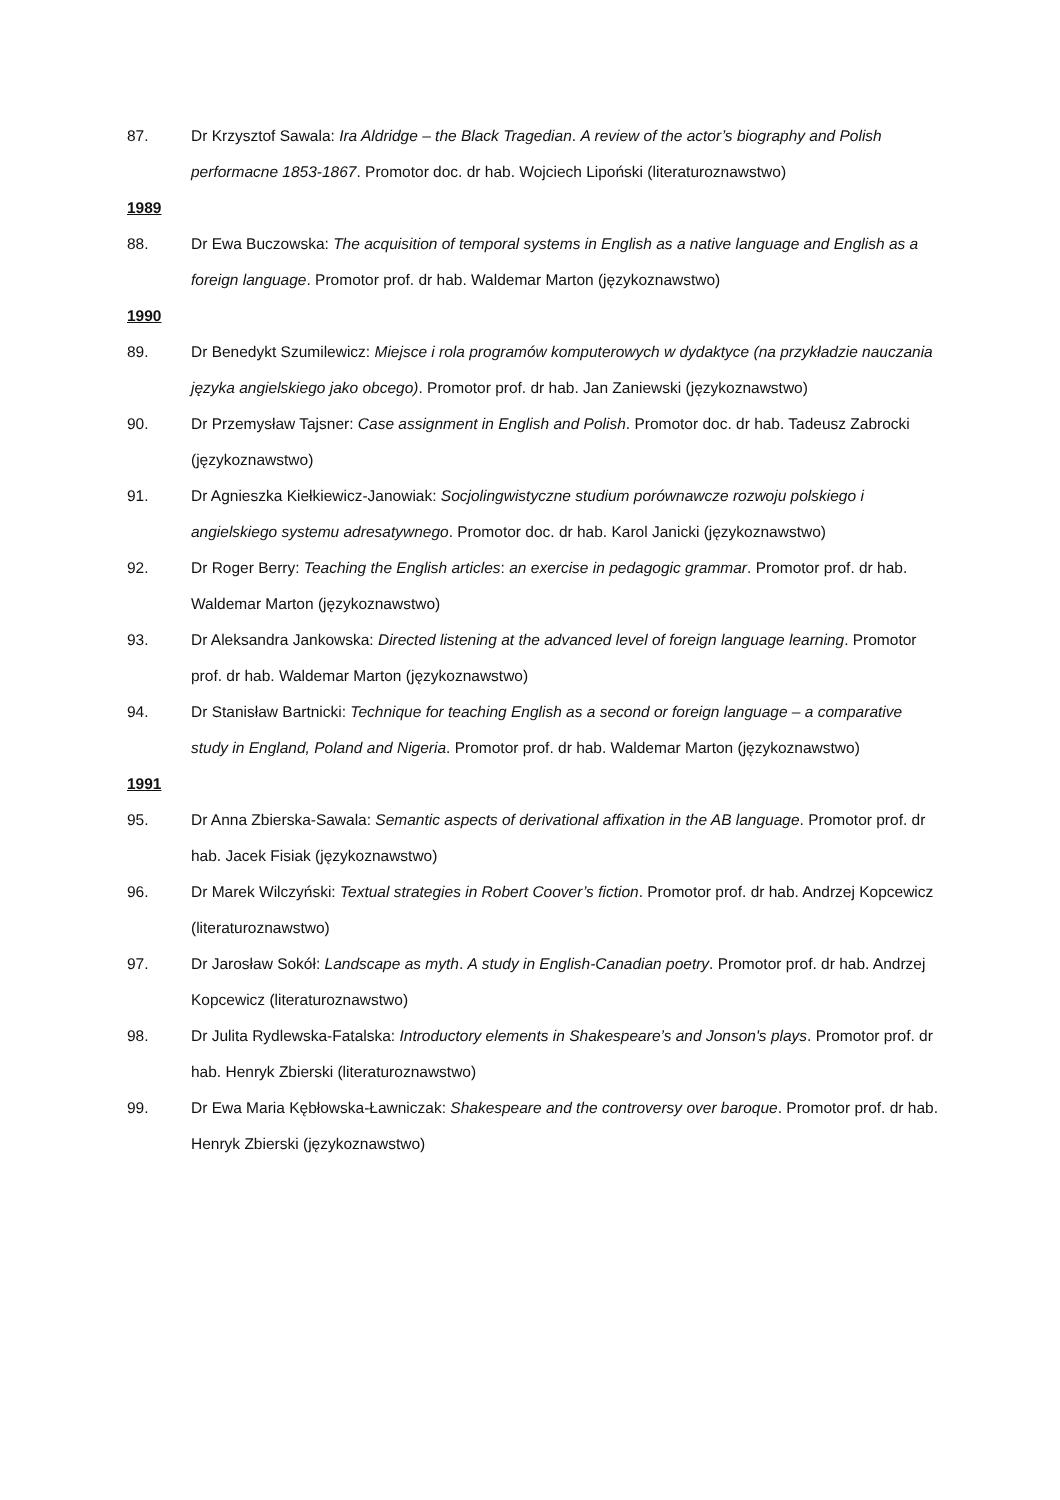87. Dr Krzysztof Sawala: Ira Aldridge – the Black Tragedian. A review of the actor’s biography and Polish performacne 1853-1867. Promotor doc. dr hab. Wojciech Lipoński (literaturoznawstwo)
1989
88. Dr Ewa Buczowska: The acquisition of temporal systems in English as a native language and English as a foreign language. Promotor prof. dr hab. Waldemar Marton (językoznawstwo)
1990
89. Dr Benedykt Szumilewicz: Miejsce i rola programów komputerowych w dydaktyce (na przykładzie nauczania języka angielskiego jako obcego). Promotor prof. dr hab. Jan Zaniewski (językoznawstwo)
90. Dr Przemysław Tajsner: Case assignment in English and Polish. Promotor doc. dr hab. Tadeusz Zabrocki (językoznawstwo)
91. Dr Agnieszka Kiełkiewicz-Janowiak: Socjolingwistyczne studium porównawcze rozwoju polskiego i angielskiego systemu adresatywnego. Promotor doc. dr hab. Karol Janicki (językoznawstwo)
92. Dr Roger Berry: Teaching the English articles: an exercise in pedagogic grammar. Promotor prof. dr hab. Waldemar Marton (językoznawstwo)
93. Dr Aleksandra Jankowska: Directed listening at the advanced level of foreign language learning. Promotor prof. dr hab. Waldemar Marton (językoznawstwo)
94. Dr Stanisław Bartnicki: Technique for teaching English as a second or foreign language – a comparative study in England, Poland and Nigeria. Promotor prof. dr hab. Waldemar Marton (językoznawstwo)
1991
95. Dr Anna Zbierska-Sawala: Semantic aspects of derivational affixation in the AB language. Promotor prof. dr hab. Jacek Fisiak (językoznawstwo)
96. Dr Marek Wilczyński: Textual strategies in Robert Coover’s fiction. Promotor prof. dr hab. Andrzej Kopcewicz (literaturoznawstwo)
97. Dr Jarosław Sokół: Landscape as myth. A study in English-Canadian poetry. Promotor prof. dr hab. Andrzej Kopcewicz (literaturoznawstwo)
98. Dr Julita Rydlewska-Fatalska: Introductory elements in Shakespeare’s and Jonson's plays. Promotor prof. dr hab. Henryk Zbierski (literaturoznawstwo)
99. Dr Ewa Maria Kębłowska-Ławniczak: Shakespeare and the controversy over baroque. Promotor prof. dr hab. Henryk Zbierski (językoznawstwo)